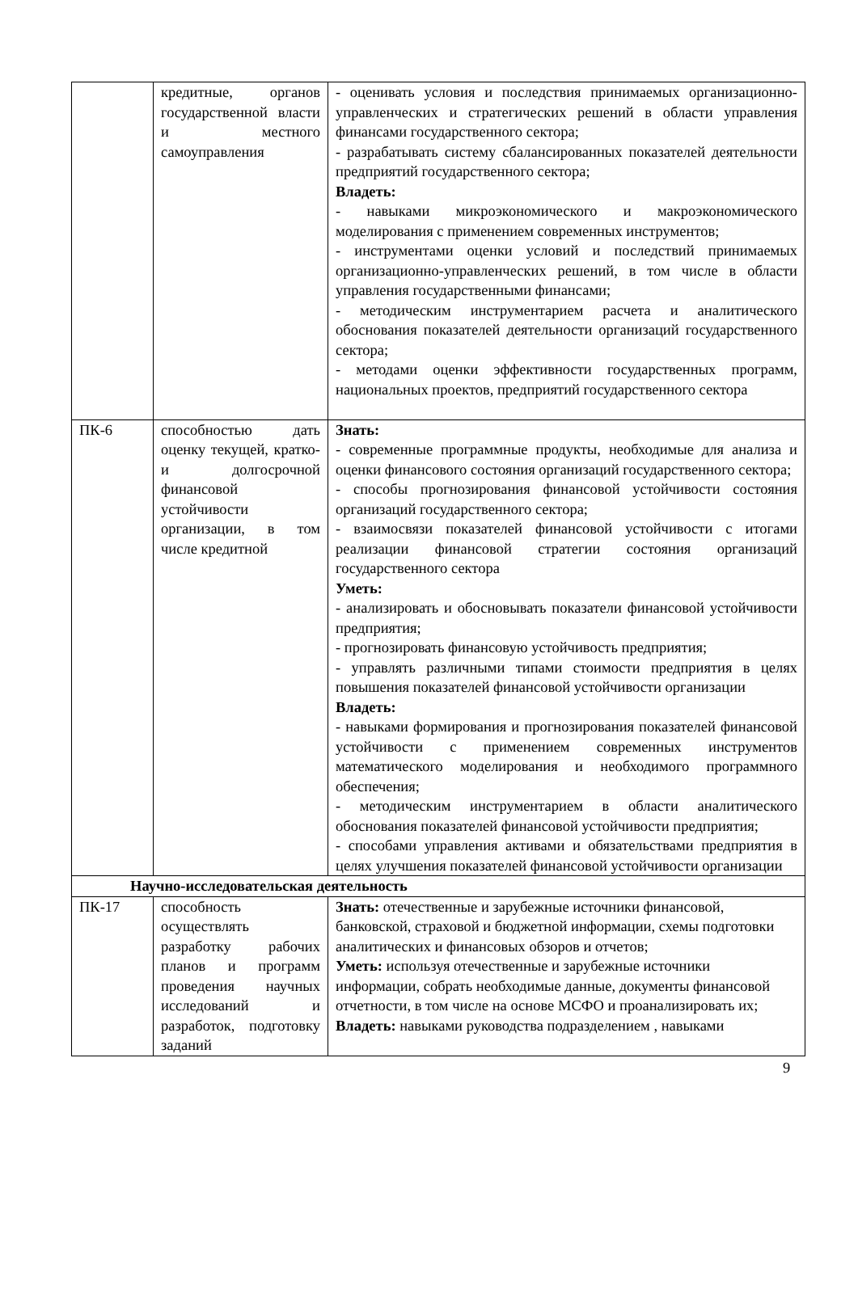| | кредитные, органов государственной власти и местного самоуправления | - оценивать условия и последствия принимаемых организационно-управленческих и стратегических решений в области управления финансами государственного сектора; - разрабатывать систему сбалансированных показателей деятельности предприятий государственного сектора; Владеть: - навыками микроэкономического и макроэкономического моделирования с применением современных инструментов; - инструментами оценки условий и последствий принимаемых организационно-управленческих решений, в том числе в области управления государственными финансами; - методическим инструментарием расчета и аналитического обоснования показателей деятельности организаций государственного сектора; - методами оценки эффективности государственных программ, национальных проектов, предприятий государственного сектора |
| ПК-6 | способностью дать оценку текущей, кратко- и долгосрочной финансовой устойчивости организации, в том числе кредитной | Знать: - современные программные продукты, необходимые для анализа и оценки финансового состояния организаций государственного сектора; - способы прогнозирования финансовой устойчивости состояния организаций государственного сектора; - взаимосвязи показателей финансовой устойчивости с итогами реализации финансовой стратегии состояния организаций государственного сектора Уметь: - анализировать и обосновывать показатели финансовой устойчивости предприятия; - прогнозировать финансовую устойчивость предприятия; - управлять различными типами стоимости предприятия в целях повышения показателей финансовой устойчивости организации Владеть: - навыками формирования и прогнозирования показателей финансовой устойчивости с применением современных инструментов математического моделирования и необходимого программного обеспечения; - методическим инструментарием в области аналитического обоснования показателей финансовой устойчивости предприятия; - способами управления активами и обязательствами предприятия в целях улучшения показателей финансовой устойчивости организации |
| Научно-исследовательская деятельность | | |
| ПК-17 | способность осуществлять разработку рабочих планов и программ проведения научных исследований и разработок, подготовку заданий | Знать: отечественные и зарубежные источники финансовой, банковской, страховой и бюджетной информации, схемы подготовки аналитических и финансовых обзоров и отчетов; Уметь: используя отечественные и зарубежные источники информации, собрать необходимые данные, документы финансовой отчетности, в том числе на основе МСФО и проанализировать их; Владеть: навыками руководства подразделением , навыками |
9